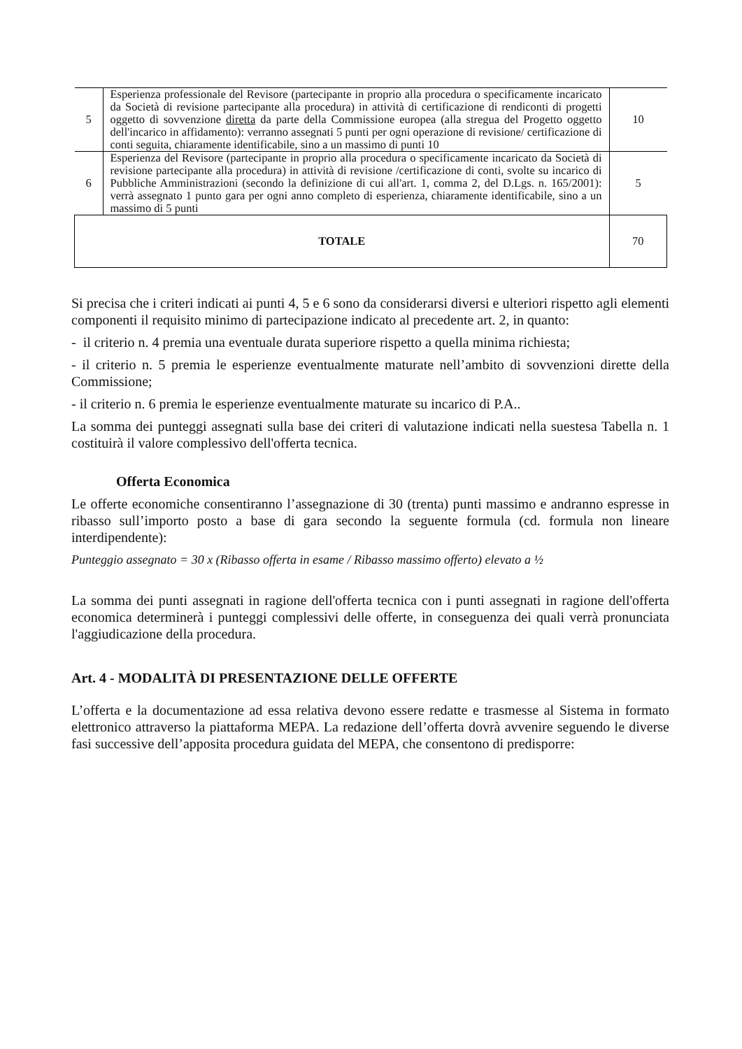| 5 | Esperienza professionale del Revisore (partecipante in proprio alla procedura o specificamente incaricato da Società di revisione partecipante alla procedura) in attività di certificazione di rendiconti di progetti oggetto di sovvenzione diretta da parte della Commissione europea (alla stregua del Progetto oggetto dell'incarico in affidamento): verranno assegnati 5 punti per ogni operazione di revisione/ certificazione di conti seguita, chiaramente identificabile, sino a un massimo di punti 10 | 10 |
| 6 | Esperienza del Revisore (partecipante in proprio alla procedura o specificamente incaricato da Società di revisione partecipante alla procedura) in attività di revisione /certificazione di conti, svolte su incarico di Pubbliche Amministrazioni (secondo la definizione di cui all'art. 1, comma 2, del D.Lgs. n. 165/2001): verrà assegnato 1 punto gara per ogni anno completo di esperienza, chiaramente identificabile, sino a un massimo di 5 punti | 5 |
| TOTALE | | 70 |
Si precisa che i criteri indicati ai punti 4, 5 e 6 sono da considerarsi diversi e ulteriori rispetto agli elementi componenti il requisito minimo di partecipazione indicato al precedente art. 2, in quanto:
- il criterio n. 4 premia una eventuale durata superiore rispetto a quella minima richiesta;
- il criterio n. 5 premia le esperienze eventualmente maturate nell’ambito di sovvenzioni dirette della Commissione;
- il criterio n. 6 premia le esperienze eventualmente maturate su incarico di P.A..
La somma dei punteggi assegnati sulla base dei criteri di valutazione indicati nella suestesa Tabella n. 1 costituirà il valore complessivo dell'offerta tecnica.
Offerta Economica
Le offerte economiche consentiranno l’assegnazione di 30 (trenta) punti massimo e andranno espresse in ribasso sull’importo posto a base di gara secondo la seguente formula (cd. formula non lineare interdipendente):
Punteggio assegnato = 30 x (Ribasso offerta in esame / Ribasso massimo offerto) elevato a ½
La somma dei punti assegnati in ragione dell'offerta tecnica con i punti assegnati in ragione dell'offerta economica determinerà i punteggi complessivi delle offerte, in conseguenza dei quali verrà pronunciata l'aggiudicazione della procedura.
Art. 4 - MODALITÀ DI PRESENTAZIONE DELLE OFFERTE
L’offerta e la documentazione ad essa relativa devono essere redatte e trasmesse al Sistema in formato elettronico attraverso la piattaforma MEPA. La redazione dell’offerta dovrà avvenire seguendo le diverse fasi successive dell’apposita procedura guidata del MEPA, che consentono di predisporre: